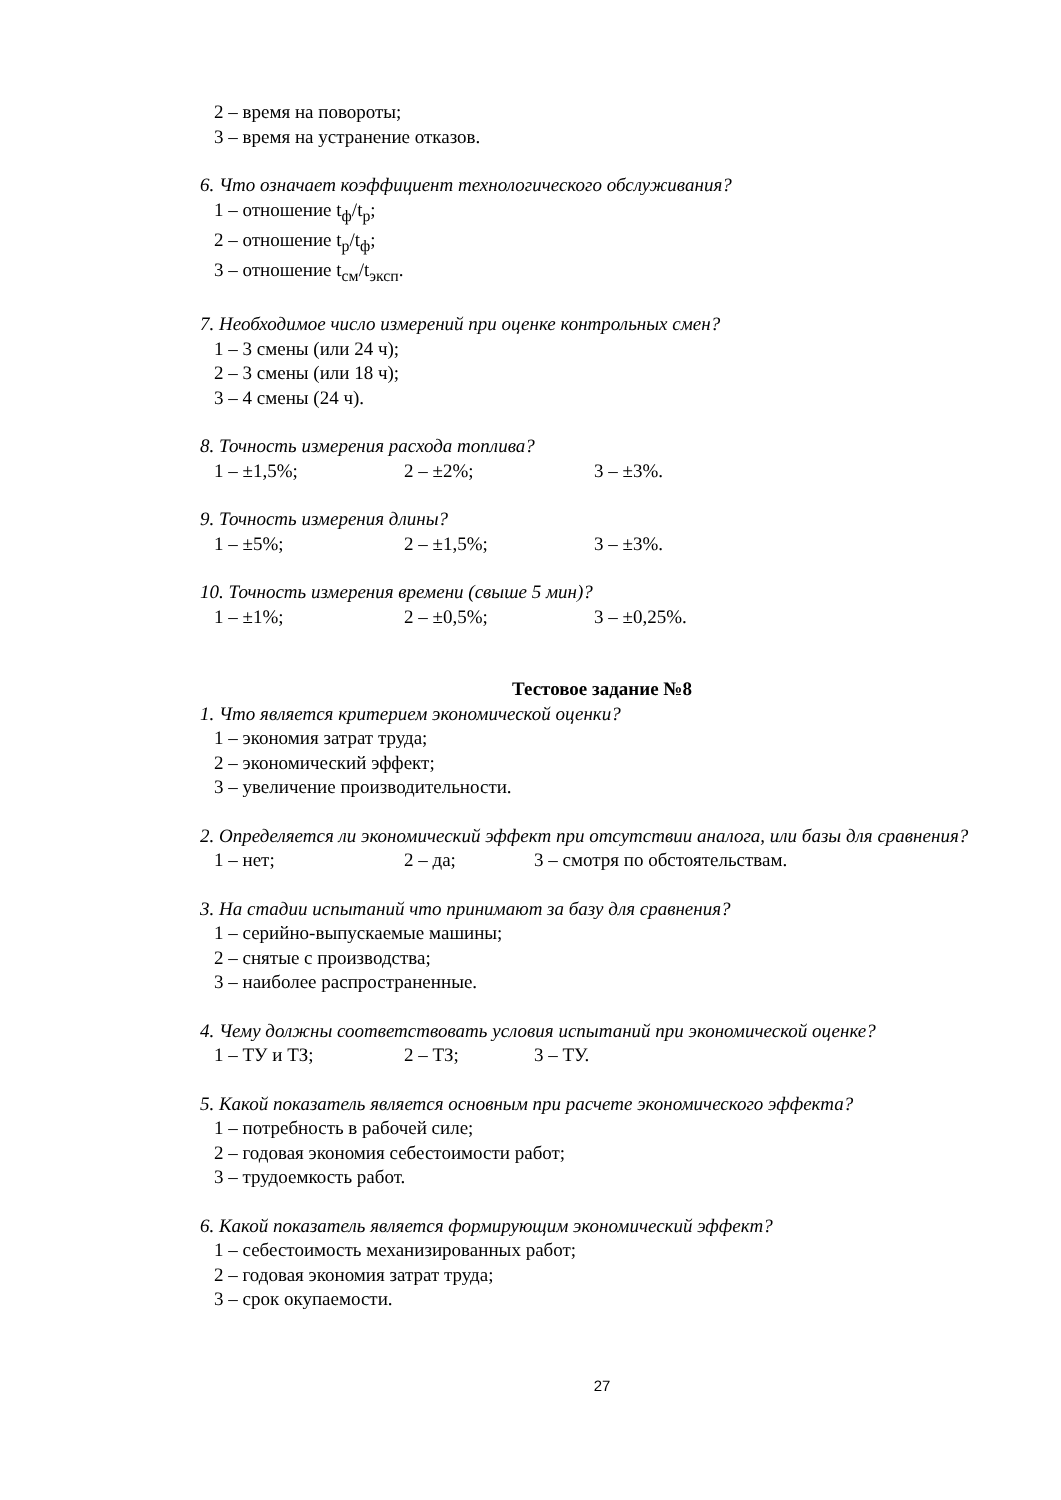2 – время на повороты;
3 – время на устранение отказов.
6. Что означает коэффициент технологического обслуживания?
1 – отношение t<sub>ф</sub>/t<sub>р</sub>;
2 – отношение t<sub>р</sub>/t<sub>ф</sub>;
3 – отношение t<sub>см</sub>/t<sub>эксп</sub>.
7. Необходимое число измерений при оценке контрольных смен?
1 – 3 смены (или 24 ч);
2 – 3 смены (или 18 ч);
3 – 4 смены (24 ч).
8. Точность измерения расхода топлива?
1 – ±1,5%; 2 – ±2%; 3 – ±3%.
9. Точность измерения длины?
1 – ±5%; 2 – ±1,5%; 3 – ±3%.
10. Точность измерения времени (свыше 5 мин)?
1 – ±1%; 2 – ±0,5%; 3 – ±0,25%.
Тестовое задание №8
1. Что является критерием экономической оценки?
1 – экономия затрат труда;
2 – экономический эффект;
3 – увеличение производительности.
2. Определяется ли экономический эффект при отсутствии аналога, или базы для сравнения?
1 – нет; 2 – да; 3 – смотря по обстоятельствам.
3. На стадии испытаний что принимают за базу для сравнения?
1 – серийно-выпускаемые машины;
2 – снятые с производства;
3 – наиболее распространенные.
4. Чему должны соответствовать условия испытаний при экономической оценке?
1 – ТУ и ТЗ; 2 – ТЗ; 3 – ТУ.
5. Какой показатель является основным при расчете экономического эффекта?
1 – потребность в рабочей силе;
2 – годовая экономия себестоимости работ;
3 – трудоемкость работ.
6. Какой показатель является формирующим экономический эффект?
1 – себестоимость механизированных работ;
2 – годовая экономия затрат труда;
3 – срок окупаемости.
27